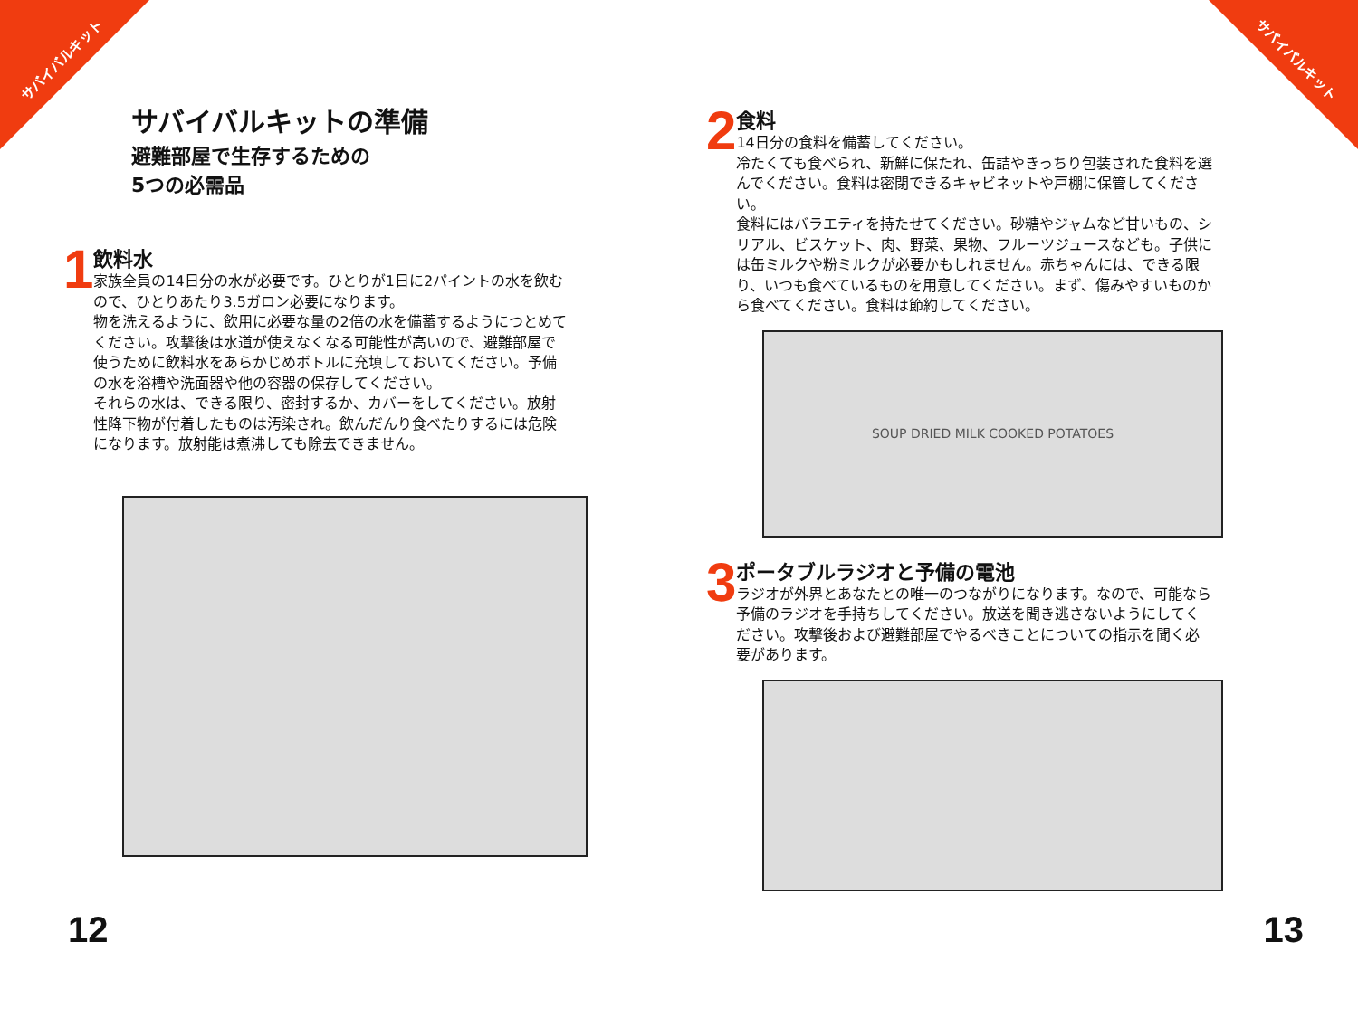サバイバルキット サバイバルキット
サバイバルキットの準備
避難部屋で生存するための
5つの必需品
1
飲料水
家族全員の14日分の水が必要です。ひとりが1日に2パイントの水を飲むので、ひとりあたり3.5ガロン必要になります。
物を洗えるように、飲用に必要な量の2倍の水を備蓄するようにつとめてください。攻撃後は水道が使えなくなる可能性が高いので、避難部屋で使うために飲料水をあらかじめボトルに充填しておいてください。予備の水を浴槽や洗面器や他の容器の保存してください。
それらの水は、できる限り、密封するか、カバーをしてください。放射性降下物が付着したものは汚染され。飲んだんり食べたりするには危険になります。放射能は煮沸しても除去できません。
2
食料
14日分の食料を備蓄してください。
冷たくても食べられ、新鮮に保たれ、缶詰やきっちり包装された食料を選んでください。食料は密閉できるキャビネットや戸棚に保管してください。
食料にはバラエティを持たせてください。砂糖やジャムなど甘いもの、シリアル、ビスケット、肉、野菜、果物、フルーツジュースなども。子供には缶ミルクや粉ミルクが必要かもしれません。赤ちゃんには、できる限り、いつも食べているものを用意してください。まず、傷みやすいものから食べてください。食料は節約してください。
SOUP DRIED MILK COOKED POTATOES
3
ポータブルラジオと予備の電池
ラジオが外界とあなたとの唯一のつながりになります。なので、可能なら予備のラジオを手持ちしてください。放送を聞き逃さないようにしてください。攻撃後および避難部屋でやるべきことについての指示を聞く必要があります。
12 13